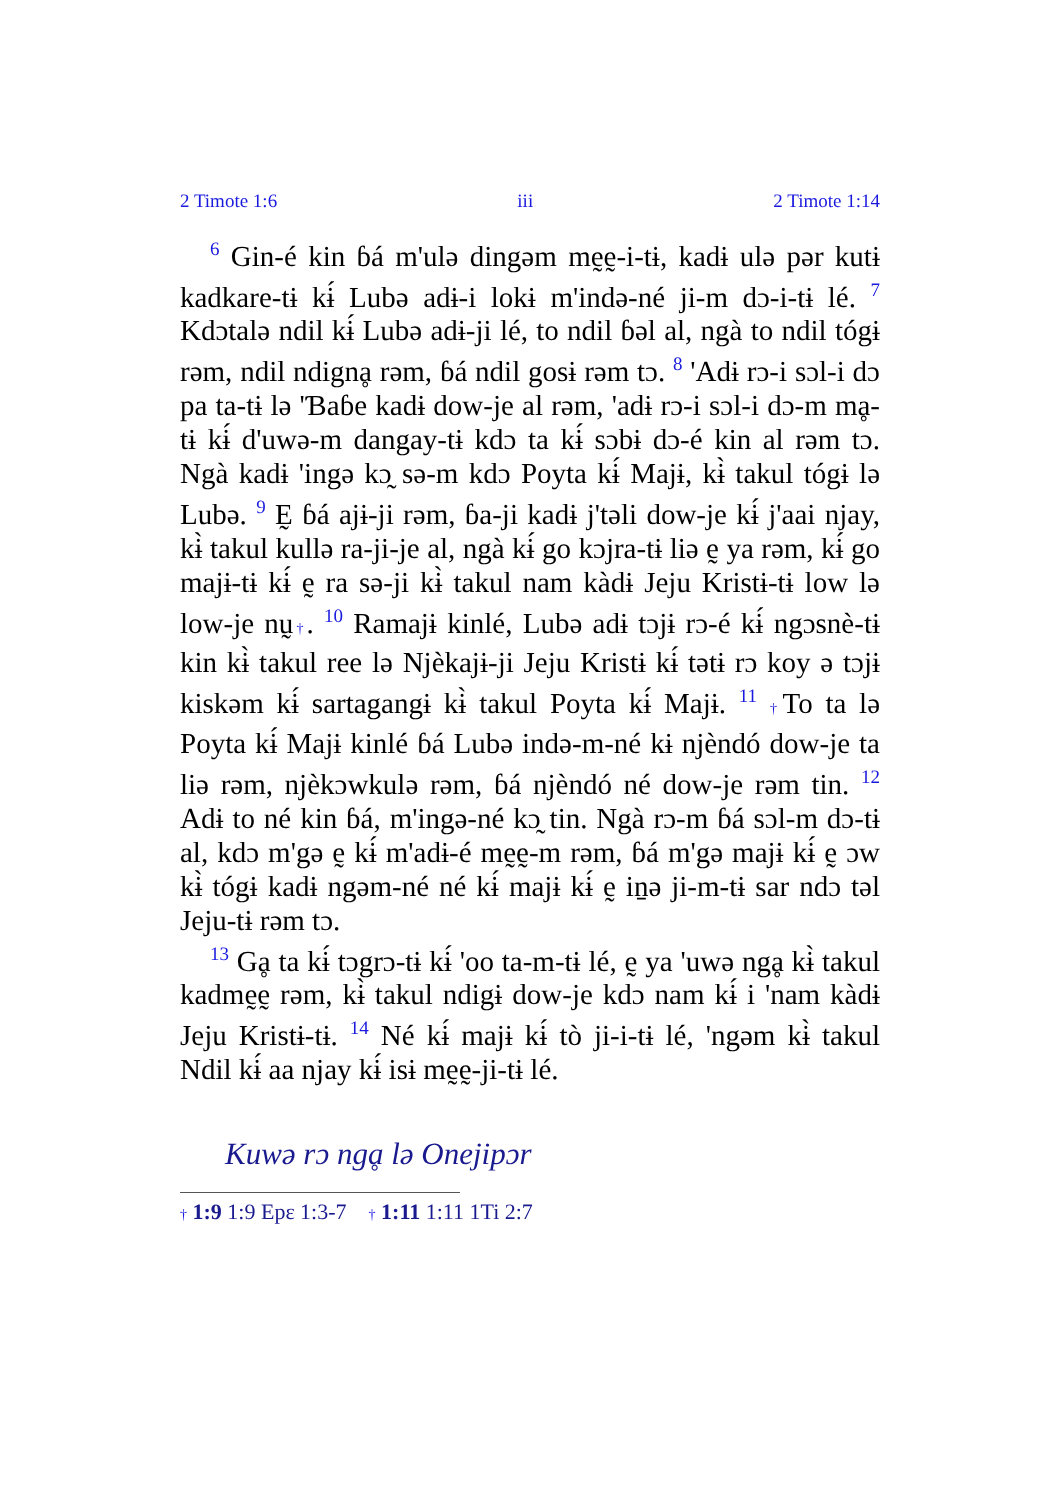2 Timote 1:6 iii 2 Timote 1:14
<sup>6</sup> Gin-é kin ɓá m'ulə dingəm mḛḛ-i-tɨ, kadɨ ulə pər kutɨ kadkare-tɨ kɨ́ Lubə adɨ-i lokɨ m'ində-né ji-m dɔ-i-tɨ lé. <sup>7</sup> Kdɔtalə ndil kɨ́ Lubə adɨ-ji lé, to ndil ɓəl al, ngà to ndil tógɨ rəm, ndil ndignḁ rəm, ɓá ndil gosɨ rəm tɔ. <sup>8</sup> 'Adɨ rɔ-i sɔl-i dɔ pa ta-tɨ lə 'Ɓaɓe kadɨ dow-je al rəm, 'adɨ rɔ-i sɔl-i dɔ-m mḁ-tɨ kɨ́ d'uwə-m dangay-tɨ kdɔ ta kɨ́ sɔbɨ dɔ-é kin al rəm tɔ. Ngà kadɨ 'ingə kɔ̰ sə-m kdɔ Poyta kɨ́ Majɨ, kɨ̀ takul tógɨ lə Lubə. <sup>9</sup> Ḛ ɓá ajɨ-ji rəm, ɓa-ji kadɨ j'təli dow-je kɨ́ j'aai njay, kɨ̀ takul kullə ra-ji-je al, ngà kɨ́ go kɔjra-tɨ liə ḛ ya rəm, kɨ́ go majɨ-tɨ kɨ́ ḛ ra sə-ji kɨ̀ takul nam kàdɨ Jeju Kristɨ-tɨ low lə low-je nṵ†. <sup>10</sup> Ramajɨ kinlé, Lubə adɨ tɔjɨ rɔ-é kɨ́ ngɔsnè-tɨ kin kɨ̀ takul ree lə Njèkajɨ-ji Jeju Kristɨ kɨ́ tətɨ rɔ koy ə tɔjɨ kiskəm kɨ́ sartagangɨ kɨ̀ takul Poyta kɨ́ Majɨ. <sup>11</sup> †To ta lə Poyta kɨ́ Majɨ kinlé ɓá Lubə ində-m-né kɨ njèndó dow-je ta liə rəm, njèkɔwkulə rəm, ɓá njèndó né dow-je rəm tin. <sup>12</sup> Adɨ to né kin ɓá, m'ingə-né kɔ̰ tin. Ngà rɔ-m ɓá sɔl-m dɔ-tɨ al, kdɔ m'gə ḛ kɨ́ m'adɨ-é mḛḛ-m rəm, ɓá m'gə majɨ kɨ́ ḛ ɔw kɨ̀ tógɨ kadɨ ngəm-né né kɨ́ majɨ kɨ́ ḛ iṉə ji-m-tɨ sar ndɔ təl Jeju-tɨ rəm tɔ.
<sup>13</sup> Gḁ ta kɨ́ tɔgrɔ-tɨ kɨ́ 'oo ta-m-tɨ lé, ḛ ya 'uwə ngḁ kɨ̀ takul kadmḛḛ rəm, kɨ̀ takul ndigɨ dow-je kdɔ nam kɨ́ i 'nam kàdɨ Jeju Kristɨ-tɨ. <sup>14</sup> Né kɨ́ majɨ kɨ́ tò ji-i-tɨ lé, 'ngəm kɨ̀ takul Ndil kɨ́ aa njay kɨ́ isɨ mḛḛ-ji-tɨ lé.
Kuwə rɔ ngḁ lə Onejipɔr
† 1:9 1:9 Epɛ 1:3-7 † 1:11 1:11 1Ti 2:7